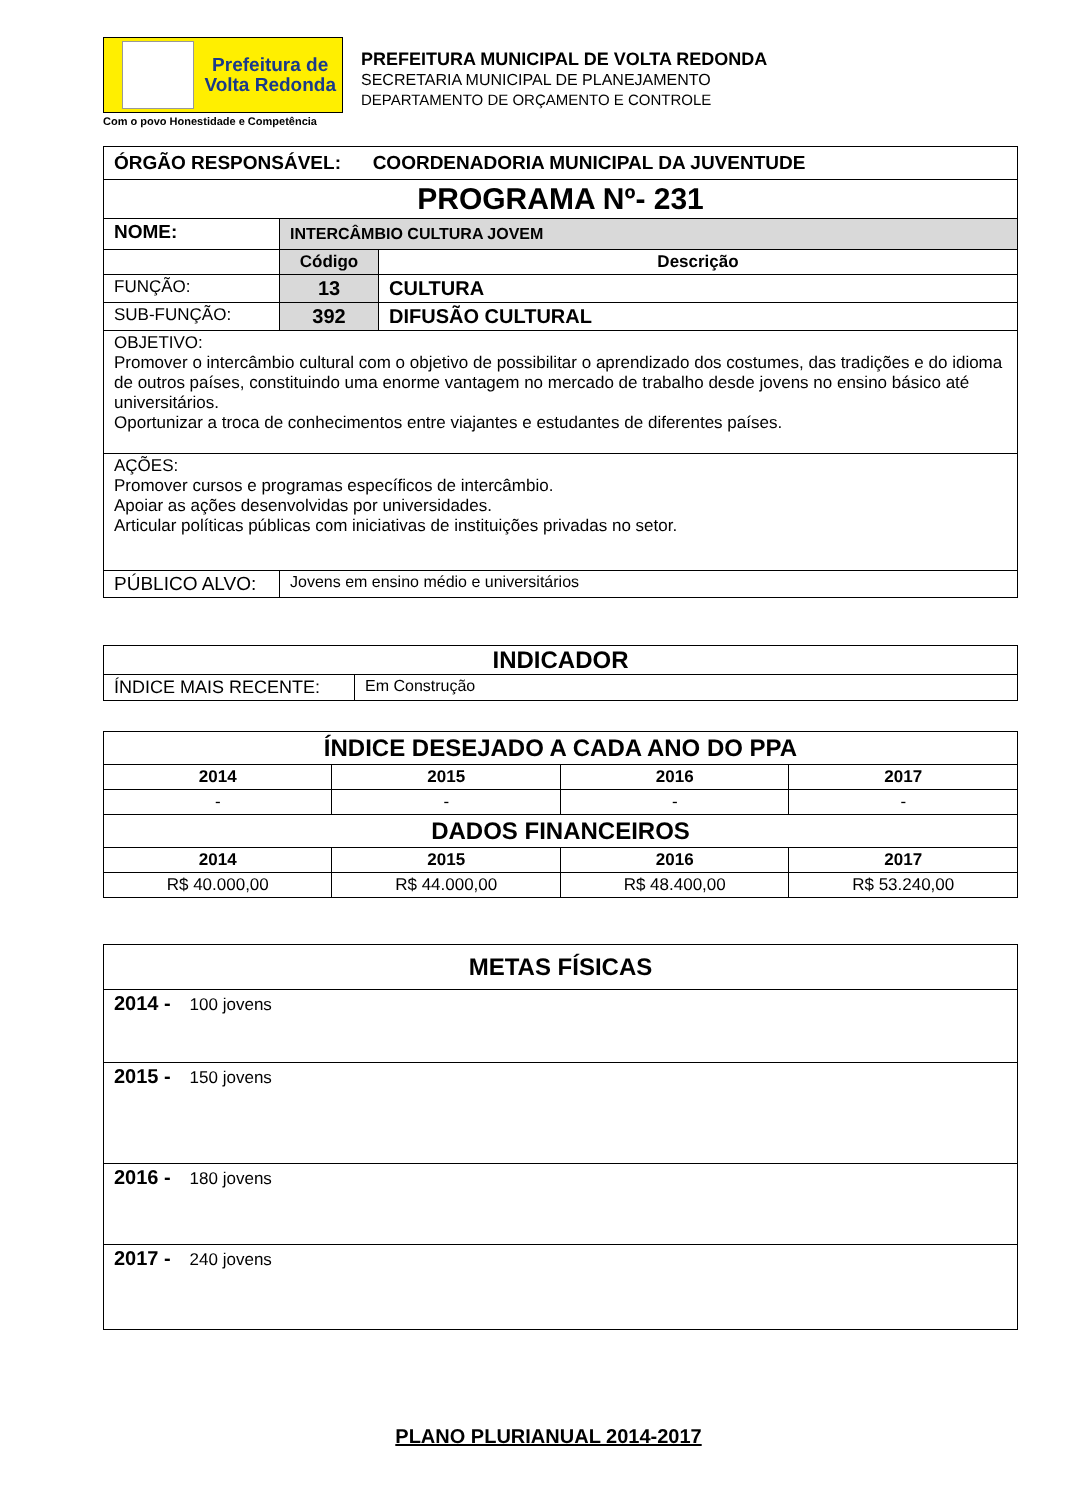Prefeitura de
Volta Redonda
Com o povo Honestidade e Competência
PREFEITURA MUNICIPAL DE VOLTA REDONDA
SECRETARIA MUNICIPAL DE PLANEJAMENTO
DEPARTAMENTO DE ORÇAMENTO E CONTROLE
| ÓRGÃO RESPONSÁVEL: COORDENADORIA MUNICIPAL DA JUVENTUDE | | |
| PROGRAMA Nº- 231 | | |
| NOME: | INTERCÂMBIO CULTURA JOVEM | |
| | Código | Descrição |
| FUNÇÃO: | 13 | CULTURA |
| SUB-FUNÇÃO: | 392 | DIFUSÃO CULTURAL |
| OBJETIVO: Promover o intercâmbio cultural com o objetivo de possibilitar o aprendizado dos costumes, das tradições e do idioma de outros países, constituindo uma enorme vantagem no mercado de trabalho desde jovens no ensino básico até universitários. Oportunizar a troca de conhecimentos entre viajantes e estudantes de diferentes países. | | |
| AÇÕES: Promover cursos e programas específicos de intercâmbio. Apoiar as ações desenvolvidas por universidades. Articular políticas públicas com iniciativas de instituições privadas no setor. | | |
| PÚBLICO ALVO: | Jovens em ensino médio e universitários | |
| INDICADOR | |
| ÍNDICE MAIS RECENTE: | Em Construção |
| ÍNDICE DESEJADO A CADA ANO DO PPA | | | |
| 2014 | 2015 | 2016 | 2017 |
| - | - | - | - |
| DADOS FINANCEIROS | | | |
| 2014 | 2015 | 2016 | 2017 |
| R$ 40.000,00 | R$ 44.000,00 | R$ 48.400,00 | R$ 53.240,00 |
| METAS FÍSICAS |
| 2014 - 100 jovens |
| 2015 - 150 jovens |
| 2016 - 180 jovens |
| 2017 - 240 jovens |
PLANO PLURIANUAL 2014-2017